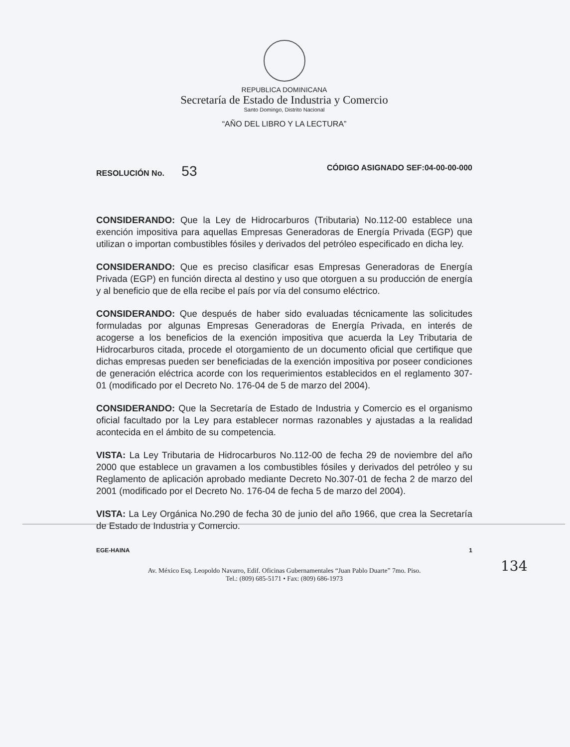REPUBLICA DOMINICANA
Secretaría de Estado de Industria y Comercio
Santo Domingo, Distrito Nacional
“AÑO DEL LIBRO Y LA LECTURA”
RESOLUCIÓN No. 53 CÓDIGO ASIGNADO SEF:04-00-00-000
CONSIDERANDO: Que la Ley de Hidrocarburos (Tributaria) No.112-00 establece una exención impositiva para aquellas Empresas Generadoras de Energía Privada (EGP) que utilizan o importan combustibles fósiles y derivados del petróleo especificado en dicha ley.
CONSIDERANDO: Que es preciso clasificar esas Empresas Generadoras de Energía Privada (EGP) en función directa al destino y uso que otorguen a su producción de energía y al beneficio que de ella recibe el país por vía del consumo eléctrico.
CONSIDERANDO: Que después de haber sido evaluadas técnicamente las solicitudes formuladas por algunas Empresas Generadoras de Energía Privada, en interés de acogerse a los beneficios de la exención impositiva que acuerda la Ley Tributaria de Hidrocarburos citada, procede el otorgamiento de un documento oficial que certifique que dichas empresas pueden ser beneficiadas de la exención impositiva por poseer condiciones de generación eléctrica acorde con los requerimientos establecidos en el reglamento 307-01 (modificado por el Decreto No. 176-04 de 5 de marzo del 2004).
CONSIDERANDO: Que la Secretaría de Estado de Industria y Comercio es el organismo oficial facultado por la Ley para establecer normas razonables y ajustadas a la realidad acontecida en el ámbito de su competencia.
VISTA: La Ley Tributaria de Hidrocarburos No.112-00 de fecha 29 de noviembre del año 2000 que establece un gravamen a los combustibles fósiles y derivados del petróleo y su Reglamento de aplicación aprobado mediante Decreto No.307-01 de fecha 2 de marzo del 2001 (modificado por el Decreto No. 176-04 de fecha 5 de marzo del 2004).
VISTA: La Ley Orgánica No.290 de fecha 30 de junio del año 1966, que crea la Secretaría de Estado de Industria y Comercio.
EGE-HAINA 1
Av. México Esq. Leopoldo Navarro, Edif. Oficinas Gubernamentales “Juan Pablo Duarte” 7mo. Piso.
Tel.: (809) 685-5171 • Fax: (809) 686-1973
134